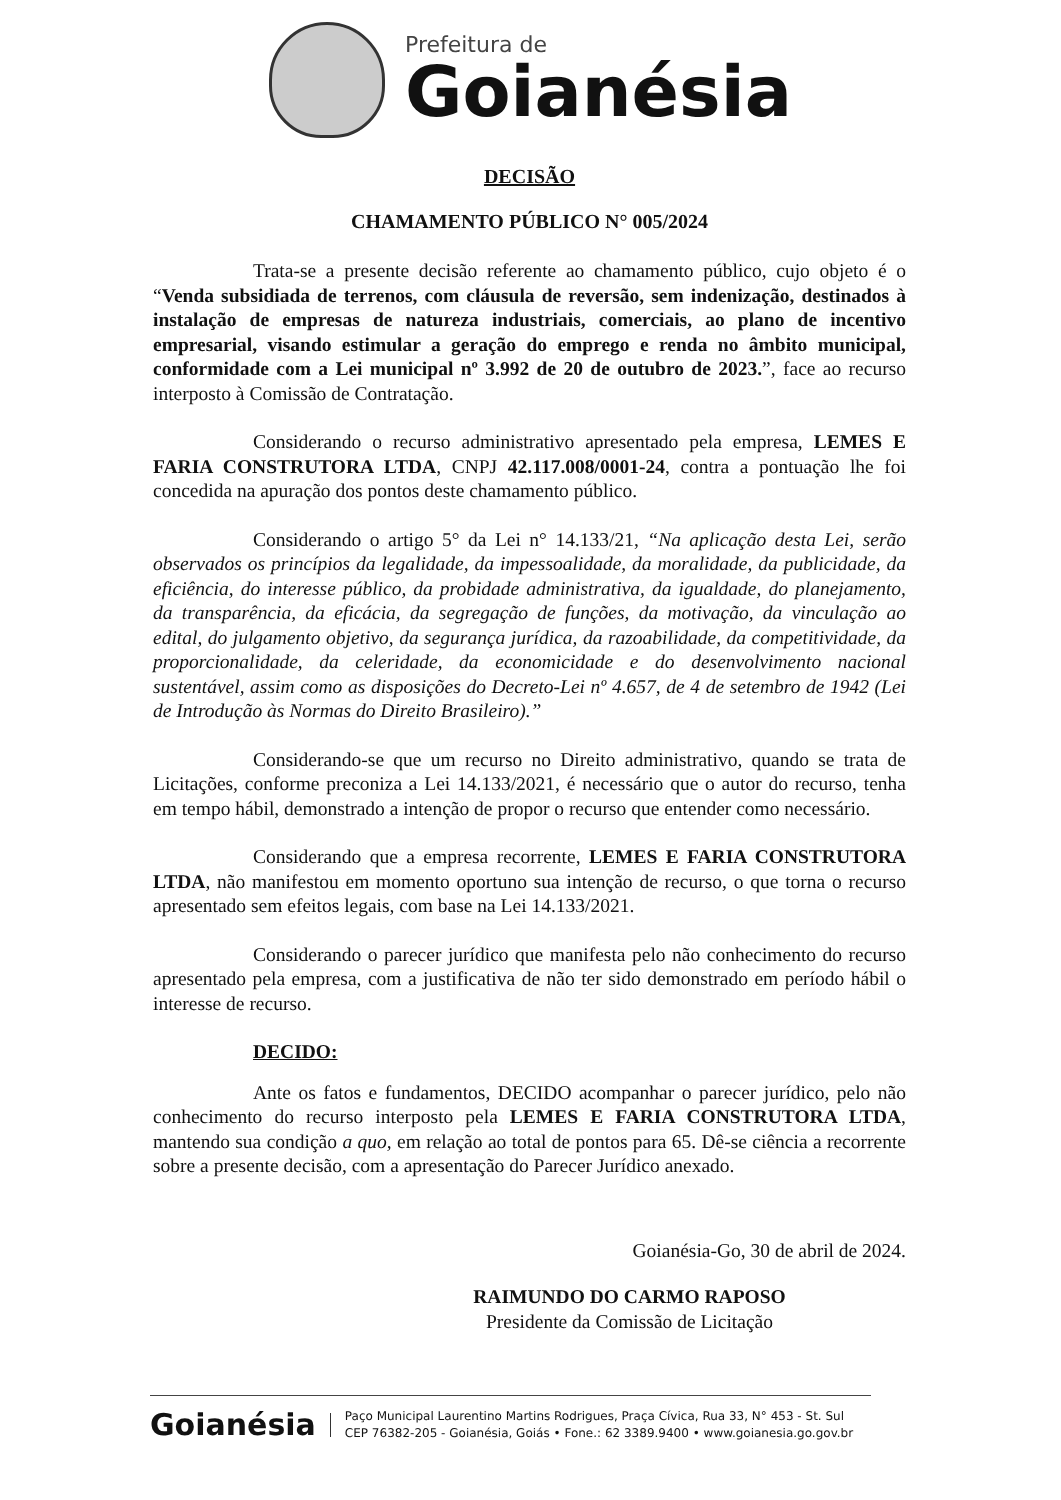Prefeitura de
Goianésia
DECISÃO
CHAMAMENTO PÚBLICO N° 005/2024
Trata-se a presente decisão referente ao chamamento público, cujo objeto é o “Venda subsidiada de terrenos, com cláusula de reversão, sem indenização, destinados à instalação de empresas de natureza industriais, comerciais, ao plano de incentivo empresarial, visando estimular a geração do emprego e renda no âmbito municipal, conformidade com a Lei municipal nº 3.992 de 20 de outubro de 2023.”, face ao recurso interposto à Comissão de Contratação.
Considerando o recurso administrativo apresentado pela empresa, LEMES E FARIA CONSTRUTORA LTDA, CNPJ 42.117.008/0001-24, contra a pontuação lhe foi concedida na apuração dos pontos deste chamamento público.
Considerando o artigo 5° da Lei n° 14.133/21, “Na aplicação desta Lei, serão observados os princípios da legalidade, da impessoalidade, da moralidade, da publicidade, da eficiência, do interesse público, da probidade administrativa, da igualdade, do planejamento, da transparência, da eficácia, da segregação de funções, da motivação, da vinculação ao edital, do julgamento objetivo, da segurança jurídica, da razoabilidade, da competitividade, da proporcionalidade, da celeridade, da economicidade e do desenvolvimento nacional sustentável, assim como as disposições do Decreto-Lei nº 4.657, de 4 de setembro de 1942 (Lei de Introdução às Normas do Direito Brasileiro).”
Considerando-se que um recurso no Direito administrativo, quando se trata de Licitações, conforme preconiza a Lei 14.133/2021, é necessário que o autor do recurso, tenha em tempo hábil, demonstrado a intenção de propor o recurso que entender como necessário.
Considerando que a empresa recorrente, LEMES E FARIA CONSTRUTORA LTDA, não manifestou em momento oportuno sua intenção de recurso, o que torna o recurso apresentado sem efeitos legais, com base na Lei 14.133/2021.
Considerando o parecer jurídico que manifesta pelo não conhecimento do recurso apresentado pela empresa, com a justificativa de não ter sido demonstrado em período hábil o interesse de recurso.
DECIDO:
Ante os fatos e fundamentos, DECIDO acompanhar o parecer jurídico, pelo não conhecimento do recurso interposto pela LEMES E FARIA CONSTRUTORA LTDA, mantendo sua condição a quo, em relação ao total de pontos para 65. Dê-se ciência a recorrente sobre a presente decisão, com a apresentação do Parecer Jurídico anexado.
Goianésia-Go, 30 de abril de 2024.
RAIMUNDO DO CARMO RAPOSO
Presidente da Comissão de Licitação
Goianésia
Paço Municipal Laurentino Martins Rodrigues, Praça Cívica, Rua 33, N° 453 - St. Sul
CEP 76382-205 - Goianésia, Goiás • Fone.: 62 3389.9400 • www.goianesia.go.gov.br